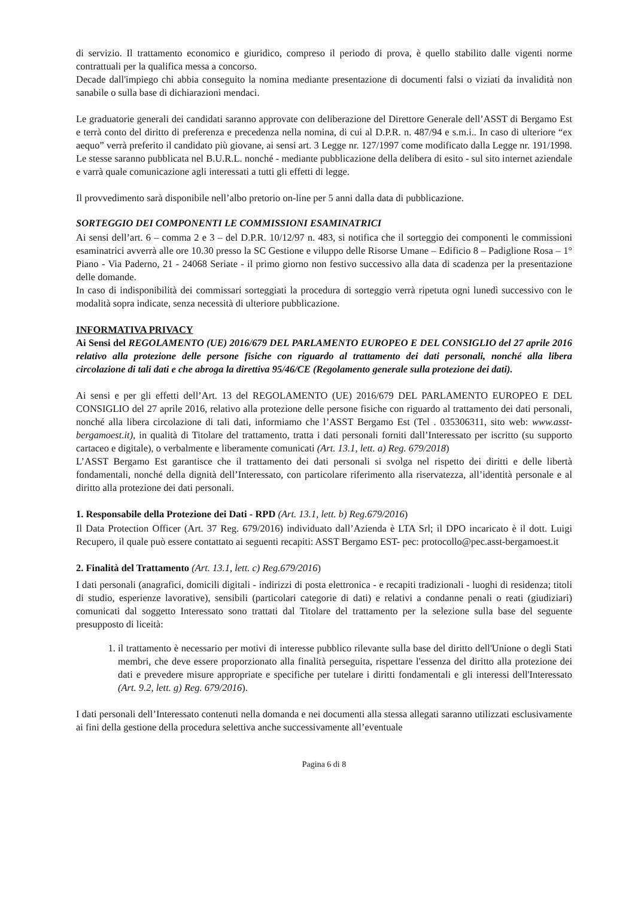di servizio. Il trattamento economico e giuridico, compreso il periodo di prova, è quello stabilito dalle vigenti norme contrattuali per la qualifica messa a concorso.
Decade dall'impiego chi abbia conseguito la nomina mediante presentazione di documenti falsi o viziati da invalidità non sanabile o sulla base di dichiarazioni mendaci.
Le graduatorie generali dei candidati saranno approvate con deliberazione del Direttore Generale dell’ASST di Bergamo Est e terrà conto del diritto di preferenza e precedenza nella nomina, di cui al D.P.R. n. 487/94 e s.m.i.. In caso di ulteriore “ex aequo” verrà preferito il candidato più giovane, ai sensi art. 3 Legge nr. 127/1997 come modificato dalla Legge nr. 191/1998. Le stesse saranno pubblicata nel B.U.R.L. nonché - mediante pubblicazione della delibera di esito - sul sito internet aziendale e varrà quale comunicazione agli interessati a tutti gli effetti di legge.
Il provvedimento sarà disponibile nell’albo pretorio on-line per 5 anni dalla data di pubblicazione.
SORTEGGIO DEI COMPONENTI LE COMMISSIONI ESAMINATRICI
Ai sensi dell’art. 6 – comma 2 e 3 – del D.P.R. 10/12/97 n. 483, si notifica che il sorteggio dei componenti le commissioni esaminatrici avverrà alle ore 10.30 presso la SC Gestione e viluppo delle Risorse Umane – Edificio 8 – Padiglione Rosa – 1° Piano - Via Paderno, 21 - 24068 Seriate - il primo giorno non festivo successivo alla data di scadenza per la presentazione delle domande.
In caso di indisponibilità dei commissari sorteggiati la procedura di sorteggio verrà ripetuta ogni lunedì successivo con le modalità sopra indicate, senza necessità di ulteriore pubblicazione.
INFORMATIVA PRIVACY
Ai Sensi del REGOLAMENTO (UE) 2016/679 DEL PARLAMENTO EUROPEO E DEL CONSIGLIO del 27 aprile 2016 relativo alla protezione delle persone fisiche con riguardo al trattamento dei dati personali, nonché alla libera circolazione di tali dati e che abroga la direttiva 95/46/CE (Regolamento generale sulla protezione dei dati).
Ai sensi e per gli effetti dell’Art. 13 del REGOLAMENTO (UE) 2016/679 DEL PARLAMENTO EUROPEO E DEL CONSIGLIO del 27 aprile 2016, relativo alla protezione delle persone fisiche con riguardo al trattamento dei dati personali, nonché alla libera circolazione di tali dati, informiamo che l’ASST Bergamo Est (Tel . 035306311, sito web: www.asst-bergamoest.it), in qualità di Titolare del trattamento, tratta i dati personali forniti dall’Interessato per iscritto (su supporto cartaceo e digitale), o verbalmente e liberamente comunicati (Art. 13.1, lett. a) Reg. 679/2018)
L’ASST Bergamo Est garantisce che il trattamento dei dati personali si svolga nel rispetto dei diritti e delle libertà fondamentali, nonché della dignità dell’Interessato, con particolare riferimento alla riservatezza, all’identità personale e al diritto alla protezione dei dati personali.
1. Responsabile della Protezione dei Dati - RPD (Art. 13.1, lett. b) Reg.679/2016)
Il Data Protection Officer (Art. 37 Reg. 679/2016) individuato dall’Azienda è LTA Srl; il DPO incaricato è il dott. Luigi Recupero, il quale può essere contattato ai seguenti recapiti: ASST Bergamo EST- pec: protocollo@pec.asst-bergamoest.it
2. Finalità del Trattamento (Art. 13.1, lett. c) Reg.679/2016)
I dati personali (anagrafici, domicili digitali - indirizzi di posta elettronica - e recapiti tradizionali - luoghi di residenza; titoli di studio, esperienze lavorative), sensibili (particolari categorie di dati) e relativi a condanne penali o reati (giudiziari) comunicati dal soggetto Interessato sono trattati dal Titolare del trattamento per la selezione sulla base del seguente presupposto di liceità:
1. il trattamento è necessario per motivi di interesse pubblico rilevante sulla base del diritto dell'Unione o degli Stati membri, che deve essere proporzionato alla finalità perseguita, rispettare l'essenza del diritto alla protezione dei dati e prevedere misure appropriate e specifiche per tutelare i diritti fondamentali e gli interessi dell'Interessato (Art. 9.2, lett. g) Reg. 679/2016).
I dati personali dell’Interessato contenuti nella domanda e nei documenti alla stessa allegati saranno utilizzati esclusivamente ai fini della gestione della procedura selettiva anche successivamente all’eventuale
Pagina 6 di 8